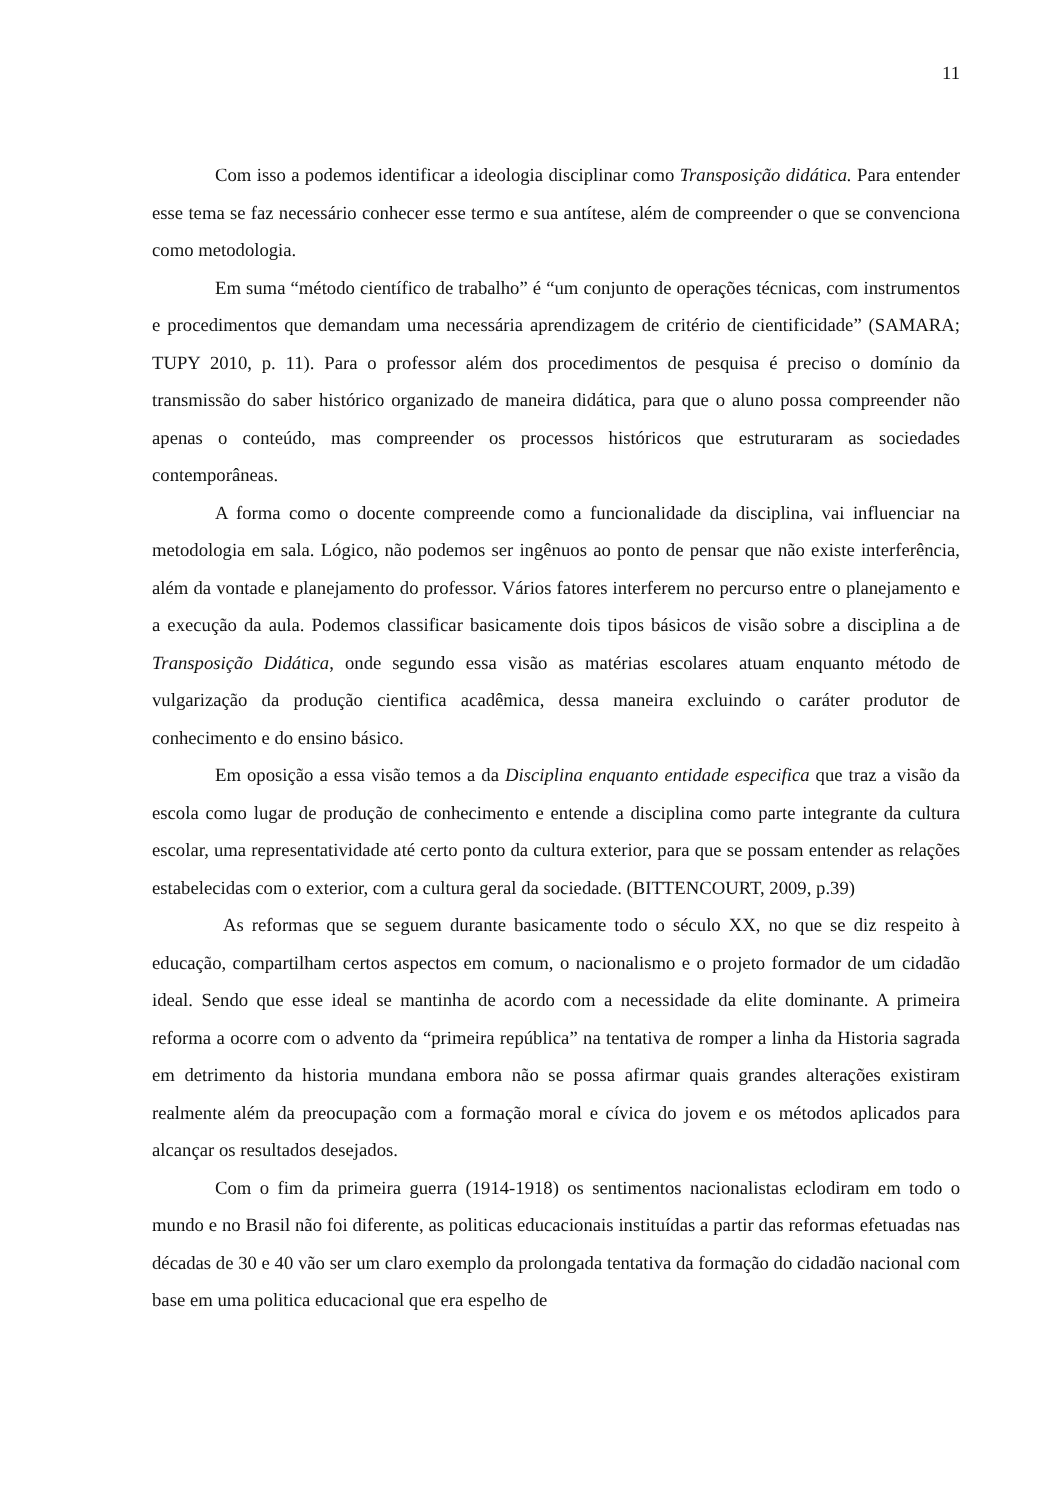11
Com isso a podemos identificar a ideologia disciplinar como Transposição didática. Para entender esse tema se faz necessário conhecer esse termo e sua antítese, além de compreender o que se convenciona como metodologia.
Em suma “método científico de trabalho” é “um conjunto de operações técnicas, com instrumentos e procedimentos que demandam uma necessária aprendizagem de critério de cientificidade” (SAMARA; TUPY 2010, p. 11). Para o professor além dos procedimentos de pesquisa é preciso o domínio da transmissão do saber histórico organizado de maneira didática, para que o aluno possa compreender não apenas o conteúdo, mas compreender os processos históricos que estruturaram as sociedades contemporâneas.
A forma como o docente compreende como a funcionalidade da disciplina, vai influenciar na metodologia em sala. Lógico, não podemos ser ingênuos ao ponto de pensar que não existe interferência, além da vontade e planejamento do professor. Vários fatores interferem no percurso entre o planejamento e a execução da aula. Podemos classificar basicamente dois tipos básicos de visão sobre a disciplina a de Transposição Didática, onde segundo essa visão as matérias escolares atuam enquanto método de vulgarização da produção cientifica acadêmica, dessa maneira excluindo o caráter produtor de conhecimento e do ensino básico.
Em oposição a essa visão temos a da Disciplina enquanto entidade especifica que traz a visão da escola como lugar de produção de conhecimento e entende a disciplina como parte integrante da cultura escolar, uma representatividade até certo ponto da cultura exterior, para que se possam entender as relações estabelecidas com o exterior, com a cultura geral da sociedade. (BITTENCOURT, 2009, p.39)
As reformas que se seguem durante basicamente todo o século XX, no que se diz respeito à educação, compartilham certos aspectos em comum, o nacionalismo e o projeto formador de um cidadão ideal. Sendo que esse ideal se mantinha de acordo com a necessidade da elite dominante. A primeira reforma a ocorre com o advento da “primeira república” na tentativa de romper a linha da Historia sagrada em detrimento da historia mundana embora não se possa afirmar quais grandes alterações existiram realmente além da preocupação com a formação moral e cívica do jovem e os métodos aplicados para alcançar os resultados desejados.
Com o fim da primeira guerra (1914-1918) os sentimentos nacionalistas eclodiram em todo o mundo e no Brasil não foi diferente, as politicas educacionais instituídas a partir das reformas efetuadas nas décadas de 30 e 40 vão ser um claro exemplo da prolongada tentativa da formação do cidadão nacional com base em uma politica educacional que era espelho de